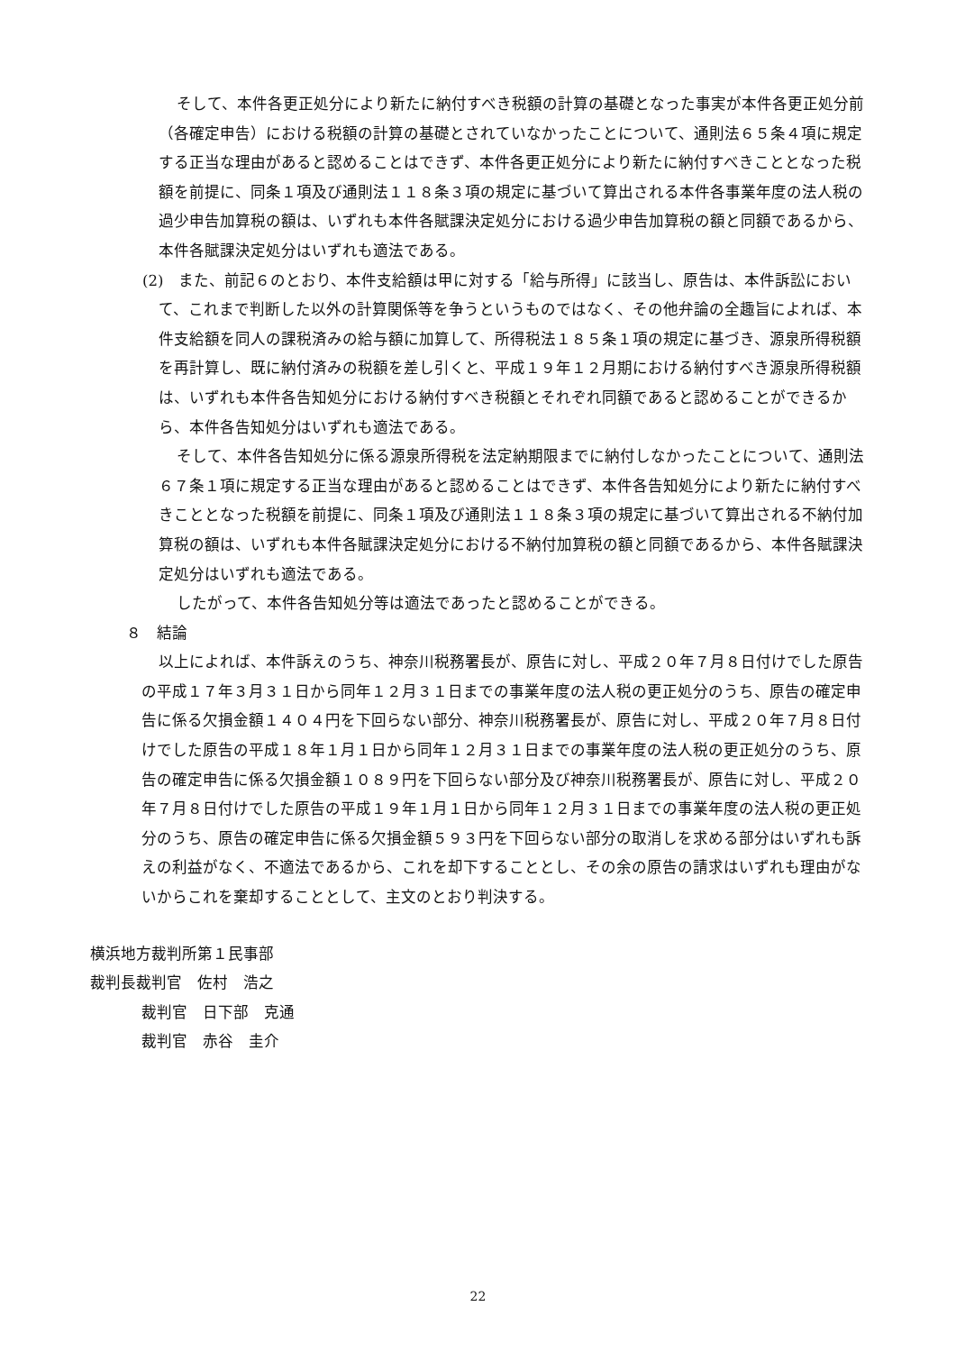そして、本件各更正処分により新たに納付すべき税額の計算の基礎となった事実が本件各更正処分前（各確定申告）における税額の計算の基礎とされていなかったことについて、通則法６５条４項に規定する正当な理由があると認めることはできず、本件各更正処分により新たに納付すべきこととなった税額を前提に、同条１項及び通則法１１８条３項の規定に基づいて算出される本件各事業年度の法人税の過少申告加算税の額は、いずれも本件各賦課決定処分における過少申告加算税の額と同額であるから、本件各賦課決定処分はいずれも適法である。
(2)　また、前記６のとおり、本件支給額は甲に対する「給与所得」に該当し、原告は、本件訴訟において、これまで判断した以外の計算関係等を争うというものではなく、その他弁論の全趣旨によれば、本件支給額を同人の課税済みの給与額に加算して、所得税法１８５条１項の規定に基づき、源泉所得税額を再計算し、既に納付済みの税額を差し引くと、平成１９年１２月期における納付すべき源泉所得税額は、いずれも本件各告知処分における納付すべき税額とそれぞれ同額であると認めることができるから、本件各告知処分はいずれも適法である。
そして、本件各告知処分に係る源泉所得税を法定納期限までに納付しなかったことについて、通則法６７条１項に規定する正当な理由があると認めることはできず、本件各告知処分により新たに納付すべきこととなった税額を前提に、同条１項及び通則法１１８条３項の規定に基づいて算出される不納付加算税の額は、いずれも本件各賦課決定処分における不納付加算税の額と同額であるから、本件各賦課決定処分はいずれも適法である。
したがって、本件各告知処分等は適法であったと認めることができる。
８　結論
以上によれば、本件訴えのうち、神奈川税務署長が、原告に対し、平成２０年７月８日付けでした原告の平成１７年３月３１日から同年１２月３１日までの事業年度の法人税の更正処分のうち、原告の確定申告に係る欠損金額１４０４円を下回らない部分、神奈川税務署長が、原告に対し、平成２０年７月８日付けでした原告の平成１８年１月１日から同年１２月３１日までの事業年度の法人税の更正処分のうち、原告の確定申告に係る欠損金額１０８９円を下回らない部分及び神奈川税務署長が、原告に対し、平成２０年７月８日付けでした原告の平成１９年１月１日から同年１２月３１日までの事業年度の法人税の更正処分のうち、原告の確定申告に係る欠損金額５９３円を下回らない部分の取消しを求める部分はいずれも訴えの利益がなく、不適法であるから、これを却下することとし、その余の原告の請求はいずれも理由がないからこれを棄却することとして、主文のとおり判決する。
横浜地方裁判所第１民事部
裁判長裁判官　佐村　浩之
裁判官　日下部　克通
裁判官　赤谷　圭介
22